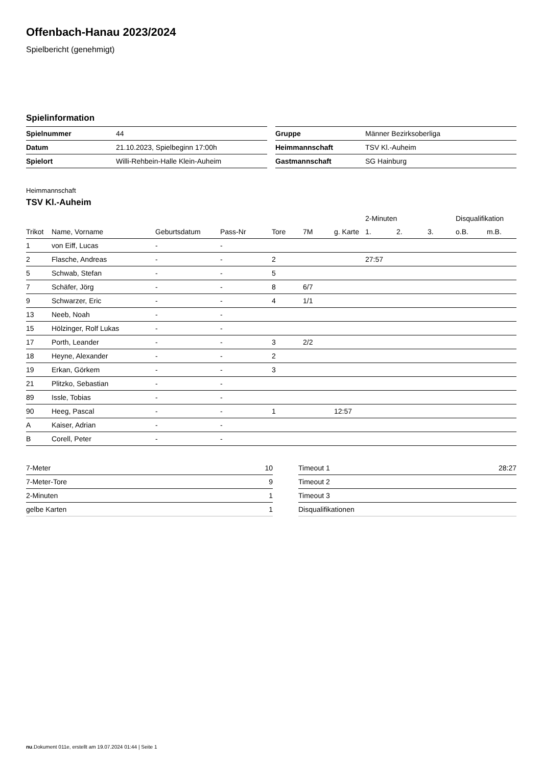Offenbach-Hanau 2023/2024
Spielbericht (genehmigt)
Spielinformation
| Spielnummer | 44 |
| Datum | 21.10.2023, Spielbeginn 17:00h |
| Spielort | Willi-Rehbein-Halle Klein-Auheim |
| Gruppe | Männer Bezirksoberliga |
| Heimmannschaft | TSV Kl.-Auheim |
| Gastmannschaft | SG Hainburg |
Heimmannschaft
TSV Kl.-Auheim
| | | | | | | | 2-Minuten | | | Disqualifikation | |
| --- | --- | --- | --- | --- | --- | --- | --- | --- | --- | --- | --- |
| Trikot | Name, Vorname | Geburtsdatum | Pass-Nr | Tore | 7M | g. Karte | 1. | 2. | 3. | o.B. | m.B. |
| 1 | von Eiff, Lucas | - | - | | | | | | | | |
| 2 | Flasche, Andreas | - | - | 2 | | | 27:57 | | | | |
| 5 | Schwab, Stefan | - | - | 5 | | | | | | | |
| 7 | Schäfer, Jörg | - | - | 8 | 6/7 | | | | | | |
| 9 | Schwarzer, Eric | - | - | 4 | 1/1 | | | | | | |
| 13 | Neeb, Noah | - | - | | | | | | | | |
| 15 | Hölzinger, Rolf Lukas | - | - | | | | | | | | |
| 17 | Porth, Leander | - | - | 3 | 2/2 | | | | | | |
| 18 | Heyne, Alexander | - | - | 2 | | | | | | | |
| 19 | Erkan, Görkem | - | - | 3 | | | | | | | |
| 21 | Plitzko, Sebastian | - | - | | | | | | | | |
| 89 | Issle, Tobias | - | - | | | | | | | | |
| 90 | Heeg, Pascal | - | - | 1 | | 12:57 | | | | | |
| A | Kaiser, Adrian | - | - | | | | | | | | |
| B | Corell, Peter | - | - | | | | | | | | |
| 7-Meter | 10 |
| 7-Meter-Tore | 9 |
| 2-Minuten | 1 |
| gelbe Karten | 1 |
| Timeout 1 | 28:27 |
| Timeout 2 | |
| Timeout 3 | |
| Disqualifikationen | |
nu.Dokument 011e, erstellt am 19.07.2024 01:44 | Seite 1